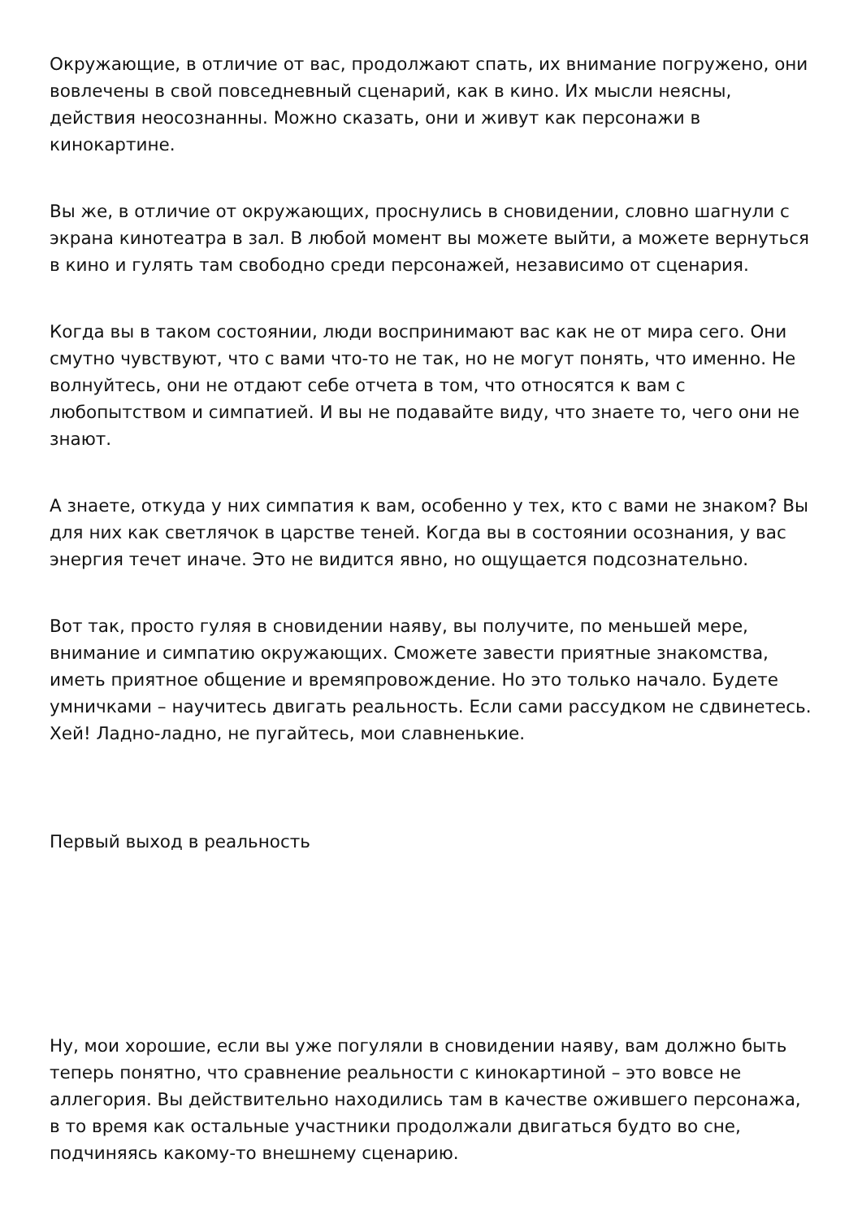Окружающие, в отличие от вас, продолжают спать, их внимание погружено, они вовлечены в свой повседневный сценарий, как в кино. Их мысли неясны, действия неосознанны. Можно сказать, они и живут как персонажи в кинокартине.
Вы же, в отличие от окружающих, проснулись в сновидении, словно шагнули с экрана кинотеатра в зал. В любой момент вы можете выйти, а можете вернуться в кино и гулять там свободно среди персонажей, независимо от сценария.
Когда вы в таком состоянии, люди воспринимают вас как не от мира сего. Они смутно чувствуют, что с вами что-то не так, но не могут понять, что именно. Не волнуйтесь, они не отдают себе отчета в том, что относятся к вам с любопытством и симпатией. И вы не подавайте виду, что знаете то, чего они не знают.
А знаете, откуда у них симпатия к вам, особенно у тех, кто с вами не знаком? Вы для них как светлячок в царстве теней. Когда вы в состоянии осознания, у вас энергия течет иначе. Это не видится явно, но ощущается подсознательно.
Вот так, просто гуляя в сновидении наяву, вы получите, по меньшей мере, внимание и симпатию окружающих. Сможете завести приятные знакомства, иметь приятное общение и времяпровождение. Но это только начало. Будете умничками – научитесь двигать реальность. Если сами рассудком не сдвинетесь. Хей! Ладно-ладно, не пугайтесь, мои славненькие.
Первый выход в реальность
Ну, мои хорошие, если вы уже погуляли в сновидении наяву, вам должно быть теперь понятно, что сравнение реальности с кинокартиной – это вовсе не аллегория. Вы действительно находились там в качестве ожившего персонажа, в то время как остальные участники продолжали двигаться будто во сне, подчиняясь какому-то внешнему сценарию.